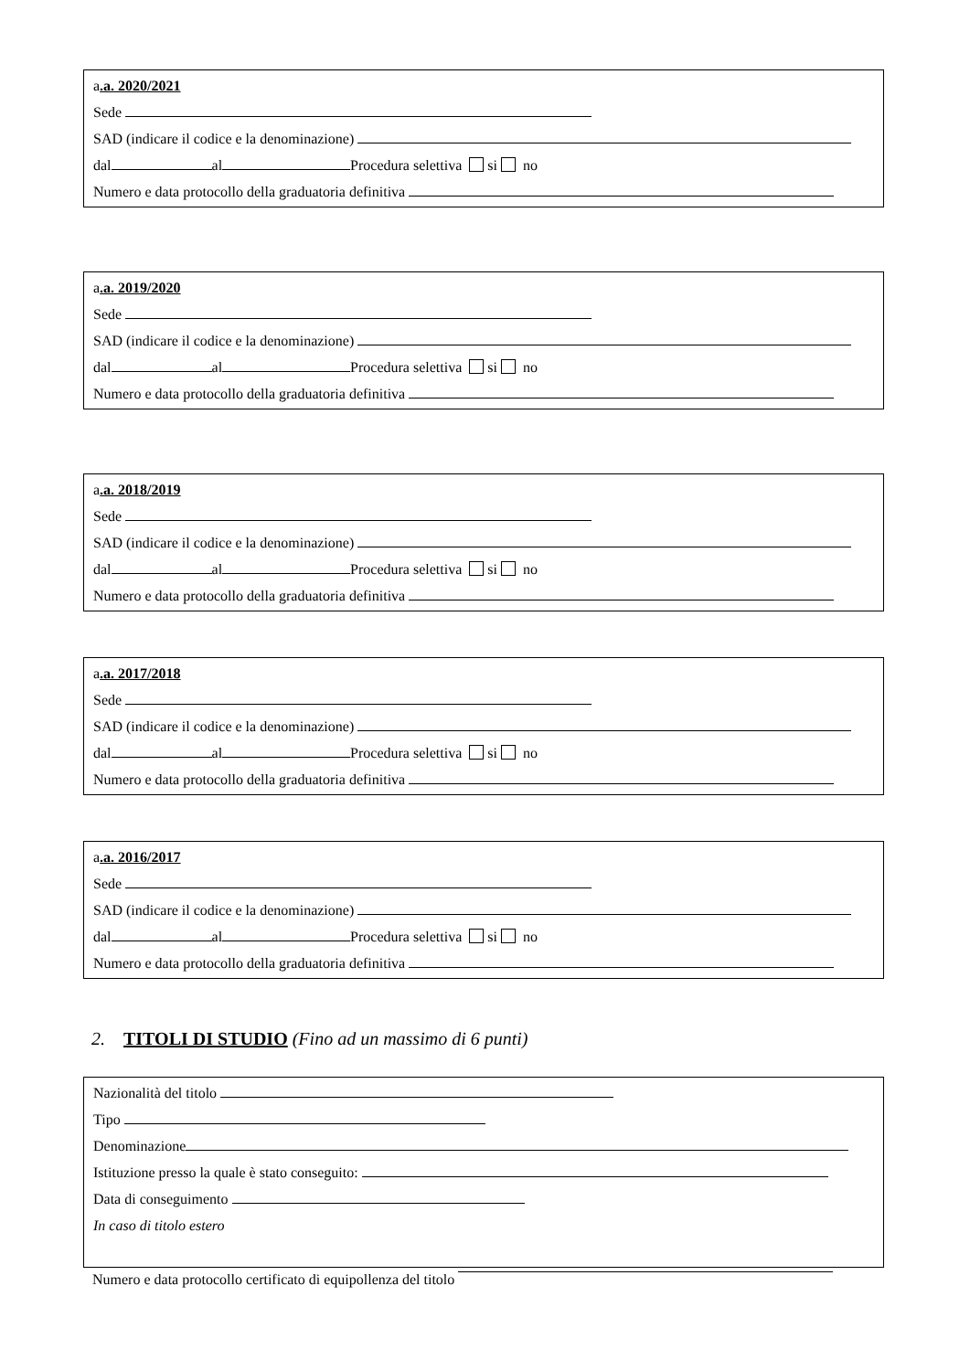a.a. 2020/2021
Sede
SAD (indicare il codice e la denominazione)
dal al Procedura selettiva si no
Numero e data protocollo della graduatoria definitiva
a.a. 2019/2020
Sede
SAD (indicare il codice e la denominazione)
dal al Procedura selettiva si no
Numero e data protocollo della graduatoria definitiva
a.a. 2018/2019
Sede
SAD (indicare il codice e la denominazione)
dal al Procedura selettiva si no
Numero e data protocollo della graduatoria definitiva
a.a. 2017/2018
Sede
SAD (indicare il codice e la denominazione)
dal al Procedura selettiva si no
Numero e data protocollo della graduatoria definitiva
a.a. 2016/2017
Sede
SAD (indicare il codice e la denominazione)
dal al Procedura selettiva si no
Numero e data protocollo della graduatoria definitiva
2. TITOLI DI STUDIO (Fino ad un massimo di 6 punti)
Nazionalità del titolo
Tipo
Denominazione
Istituzione presso la quale è stato conseguito:
Data di conseguimento
In caso di titolo estero
Numero e data protocollo certificato di equipollenza del titolo